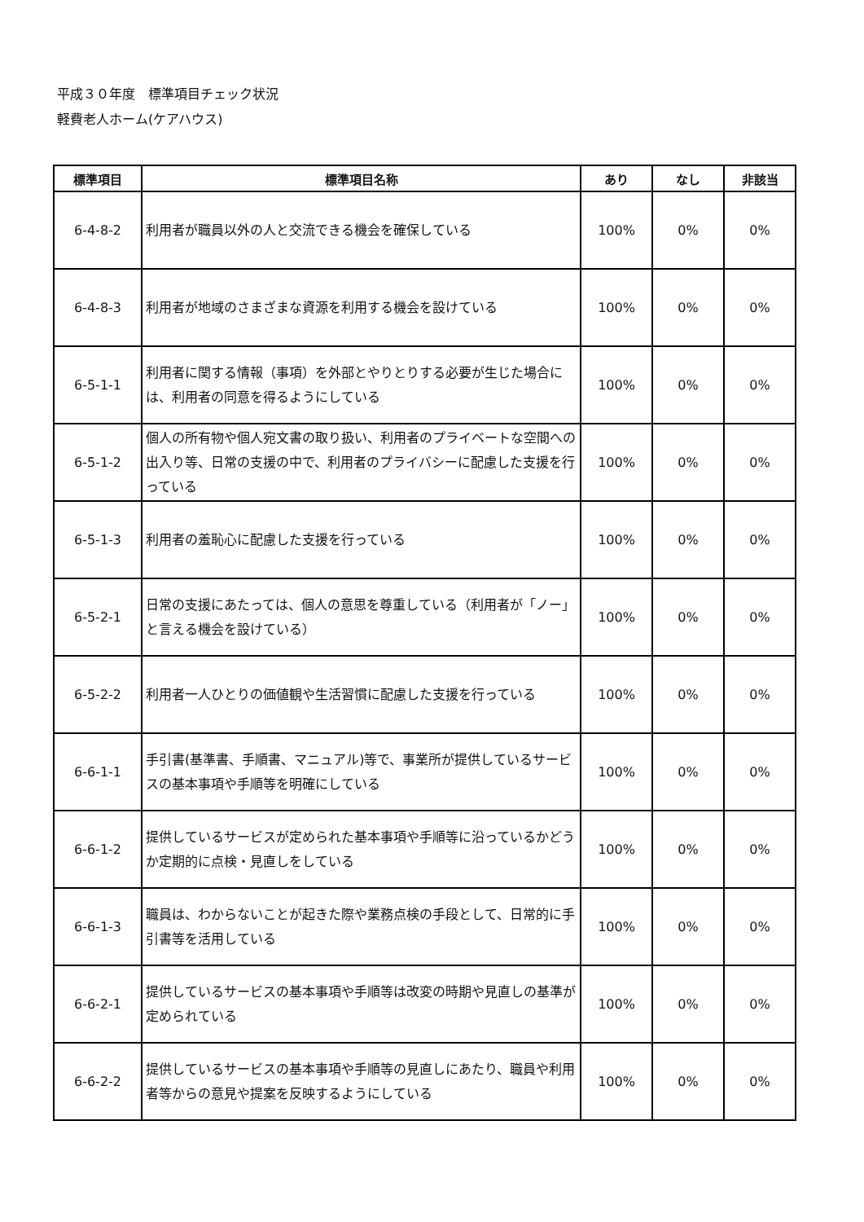平成３０年度　標準項目チェック状況
軽費老人ホーム(ケアハウス)
| 標準項目 | 標準項目名称 | あり | なし | 非該当 |
| --- | --- | --- | --- | --- |
| 6-4-8-2 | 利用者が職員以外の人と交流できる機会を確保している | 100% | 0% | 0% |
| 6-4-8-3 | 利用者が地域のさまざまな資源を利用する機会を設けている | 100% | 0% | 0% |
| 6-5-1-1 | 利用者に関する情報（事項）を外部とやりとりする必要が生じた場合には、利用者の同意を得るようにしている | 100% | 0% | 0% |
| 6-5-1-2 | 個人の所有物や個人宛文書の取り扱い、利用者のプライベートな空間への出入り等、日常の支援の中で、利用者のプライバシーに配慮した支援を行っている | 100% | 0% | 0% |
| 6-5-1-3 | 利用者の羞恥心に配慮した支援を行っている | 100% | 0% | 0% |
| 6-5-2-1 | 日常の支援にあたっては、個人の意思を尊重している（利用者が「ノー」と言える機会を設けている） | 100% | 0% | 0% |
| 6-5-2-2 | 利用者一人ひとりの価値観や生活習慣に配慮した支援を行っている | 100% | 0% | 0% |
| 6-6-1-1 | 手引書(基準書、手順書、マニュアル)等で、事業所が提供しているサービスの基本事項や手順等を明確にしている | 100% | 0% | 0% |
| 6-6-1-2 | 提供しているサービスが定められた基本事項や手順等に沿っているかどうか定期的に点検・見直しをしている | 100% | 0% | 0% |
| 6-6-1-3 | 職員は、わからないことが起きた際や業務点検の手段として、日常的に手引書等を活用している | 100% | 0% | 0% |
| 6-6-2-1 | 提供しているサービスの基本事項や手順等は改変の時期や見直しの基準が定められている | 100% | 0% | 0% |
| 6-6-2-2 | 提供しているサービスの基本事項や手順等の見直しにあたり、職員や利用者等からの意見や提案を反映するようにしている | 100% | 0% | 0% |